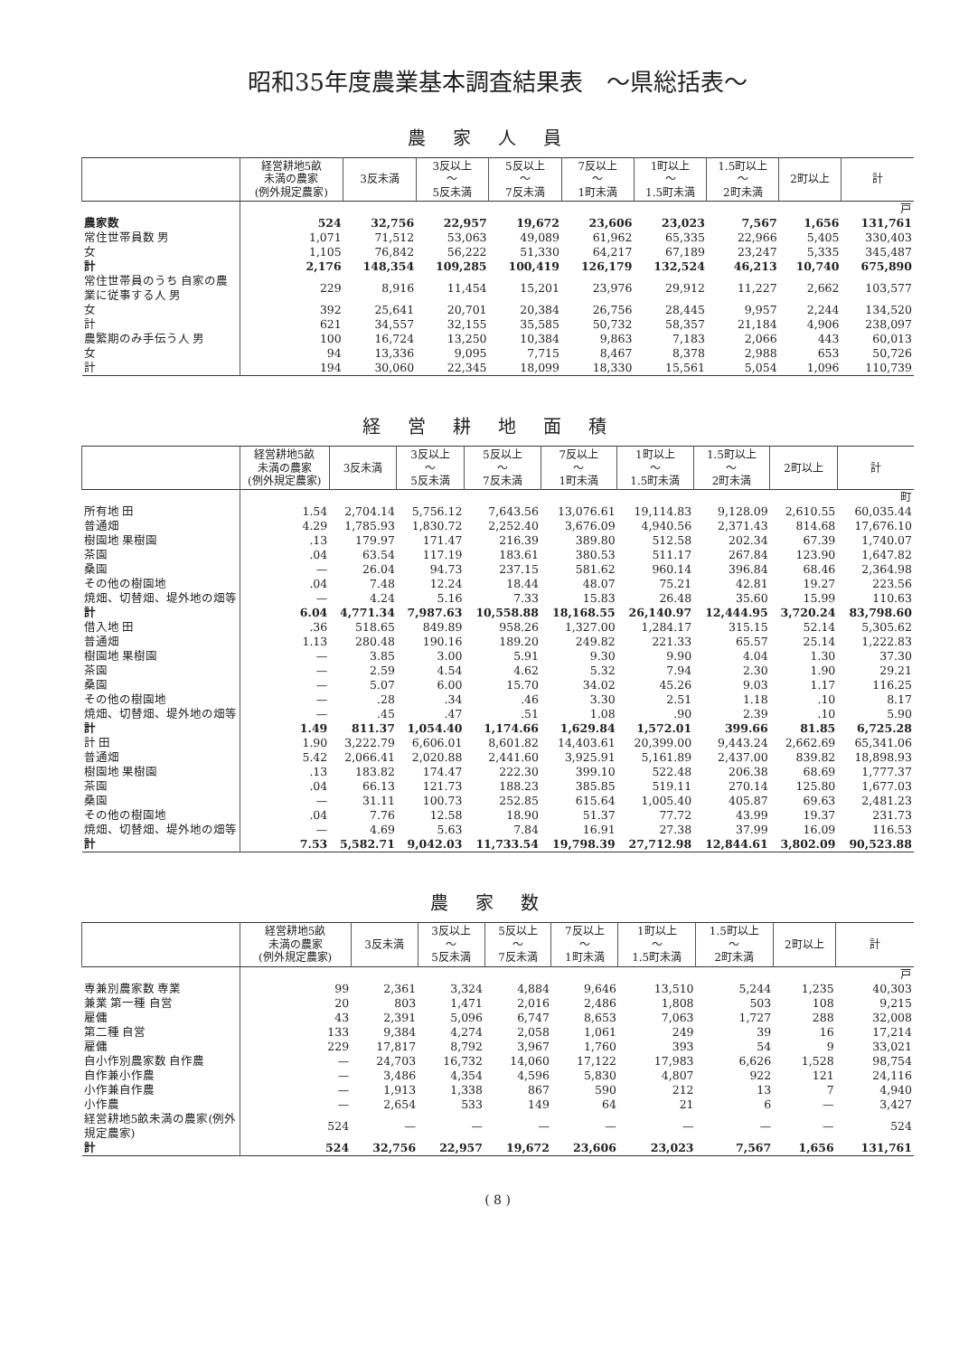昭和35年度農業基本調査結果表　～県総括表～
農家人員
| | 経営耕地5畝 未満の農家 (例外規定農家) | 3反未満 | 3反以上 ～ 5反未満 | 5反以上 ～ 7反未満 | 7反以上 ～ 1町未満 | 1町以上 ～ 1.5町未満 | 1.5町以上 ～ 2町未満 | 2町以上 | 計 |
| --- | --- | --- | --- | --- | --- | --- | --- | --- | --- |
| | 戸 | | | | | | | | |
| 農家数 | 524 | 32,756 | 22,957 | 19,672 | 23,606 | 23,023 | 7,567 | 1,656 | 131,761 |
| 常住世帯員数 男 | 1,071 | 71,512 | 53,063 | 49,089 | 61,962 | 65,335 | 22,966 | 5,405 | 330,403 |
| 女 | 1,105 | 76,842 | 56,222 | 51,330 | 64,217 | 67,189 | 23,247 | 5,335 | 345,487 |
| 計 | 2,176 | 148,354 | 109,285 | 100,419 | 126,179 | 132,524 | 46,213 | 10,740 | 675,890 |
| 常住世帯員のうち 自家の農業に従事する人 男 | 229 | 8,916 | 11,454 | 15,201 | 23,976 | 29,912 | 11,227 | 2,662 | 103,577 |
| 女 | 392 | 25,641 | 20,701 | 20,384 | 26,756 | 28,445 | 9,957 | 2,244 | 134,520 |
| 計 | 621 | 34,557 | 32,155 | 35,585 | 50,732 | 58,357 | 21,184 | 4,906 | 238,097 |
| 農繁期のみ手伝う人 男 | 100 | 16,724 | 13,250 | 10,384 | 9,863 | 7,183 | 2,066 | 443 | 60,013 |
| 女 | 94 | 13,336 | 9,095 | 7,715 | 8,467 | 8,378 | 2,988 | 653 | 50,726 |
| 計 | 194 | 30,060 | 22,345 | 18,099 | 18,330 | 15,561 | 5,054 | 1,096 | 110,739 |
経営耕地面積
| | 経営耕地5畝 未満の農家 (例外規定農家) | 3反未満 | 3反以上 ～ 5反未満 | 5反以上 ～ 7反未満 | 7反以上 ～ 1町未満 | 1町以上 ～ 1.5町未満 | 1.5町以上 ～ 2町未満 | 2町以上 | 計 |
| --- | --- | --- | --- | --- | --- | --- | --- | --- | --- |
| | 町 | | | | | | | | |
| 所有地 田 | 1.54 | 2,704.14 | 5,756.12 | 7,643.56 | 13,076.61 | 19,114.83 | 9,128.09 | 2,610.55 | 60,035.44 |
| 普通畑 | 4.29 | 1,785.93 | 1,830.72 | 2,252.40 | 3,676.09 | 4,940.56 | 2,371.43 | 814.68 | 17,676.10 |
| 樹園地 果樹園 | .13 | 179.97 | 171.47 | 216.39 | 389.80 | 512.58 | 202.34 | 67.39 | 1,740.07 |
| 茶園 | .04 | 63.54 | 117.19 | 183.61 | 380.53 | 511.17 | 267.84 | 123.90 | 1,647.82 |
| 桑園 | — | 26.04 | 94.73 | 237.15 | 581.62 | 960.14 | 396.84 | 68.46 | 2,364.98 |
| その他の樹園地 | .04 | 7.48 | 12.24 | 18.44 | 48.07 | 75.21 | 42.81 | 19.27 | 223.56 |
| 焼畑、切替畑、堤外地の畑等 | — | 4.24 | 5.16 | 7.33 | 15.83 | 26.48 | 35.60 | 15.99 | 110.63 |
| 計 | 6.04 | 4,771.34 | 7,987.63 | 10,558.88 | 18,168.55 | 26,140.97 | 12,444.95 | 3,720.24 | 83,798.60 |
| 借入地 田 | .36 | 518.65 | 849.89 | 958.26 | 1,327.00 | 1,284.17 | 315.15 | 52.14 | 5,305.62 |
| 普通畑 | 1.13 | 280.48 | 190.16 | 189.20 | 249.82 | 221.33 | 65.57 | 25.14 | 1,222.83 |
| 樹園地 果樹園 | — | 3.85 | 3.00 | 5.91 | 9.30 | 9.90 | 4.04 | 1.30 | 37.30 |
| 茶園 | — | 2.59 | 4.54 | 4.62 | 5.32 | 7.94 | 2.30 | 1.90 | 29.21 |
| 桑園 | — | 5.07 | 6.00 | 15.70 | 34.02 | 45.26 | 9.03 | 1.17 | 116.25 |
| その他の樹園地 | — | .28 | .34 | .46 | 3.30 | 2.51 | 1.18 | .10 | 8.17 |
| 焼畑、切替畑、堤外地の畑等 | — | .45 | .47 | .51 | 1.08 | .90 | 2.39 | .10 | 5.90 |
| 計 | 1.49 | 811.37 | 1,054.40 | 1,174.66 | 1,629.84 | 1,572.01 | 399.66 | 81.85 | 6,725.28 |
| 計 田 | 1.90 | 3,222.79 | 6,606.01 | 8,601.82 | 14,403.61 | 20,399.00 | 9,443.24 | 2,662.69 | 65,341.06 |
| 普通畑 | 5.42 | 2,066.41 | 2,020.88 | 2,441.60 | 3,925.91 | 5,161.89 | 2,437.00 | 839.82 | 18,898.93 |
| 樹園地 果樹園 | .13 | 183.82 | 174.47 | 222.30 | 399.10 | 522.48 | 206.38 | 68.69 | 1,777.37 |
| 茶園 | .04 | 66.13 | 121.73 | 188.23 | 385.85 | 519.11 | 270.14 | 125.80 | 1,677.03 |
| 桑園 | — | 31.11 | 100.73 | 252.85 | 615.64 | 1,005.40 | 405.87 | 69.63 | 2,481.23 |
| その他の樹園地 | .04 | 7.76 | 12.58 | 18.90 | 51.37 | 77.72 | 43.99 | 19.37 | 231.73 |
| 焼畑、切替畑、堤外地の畑等 | — | 4.69 | 5.63 | 7.84 | 16.91 | 27.38 | 37.99 | 16.09 | 116.53 |
| 計 | 7.53 | 5,582.71 | 9,042.03 | 11,733.54 | 19,798.39 | 27,712.98 | 12,844.61 | 3,802.09 | 90,523.88 |
農家数
| | 経営耕地5畝 未満の農家 (例外規定農家) | 3反未満 | 3反以上 ～ 5反未満 | 5反以上 ～ 7反未満 | 7反以上 ～ 1町未満 | 1町以上 ～ 1.5町未満 | 1.5町以上 ～ 2町未満 | 2町以上 | 計 |
| --- | --- | --- | --- | --- | --- | --- | --- | --- | --- |
| | 戸 | | | | | | | | |
| 専兼別農家数 専業 | 99 | 2,361 | 3,324 | 4,884 | 9,646 | 13,510 | 5,244 | 1,235 | 40,303 |
| 兼業 第一種 自営 | 20 | 803 | 1,471 | 2,016 | 2,486 | 1,808 | 503 | 108 | 9,215 |
| 雇傭 | 43 | 2,391 | 5,096 | 6,747 | 8,653 | 7,063 | 1,727 | 288 | 32,008 |
| 第二種 自営 | 133 | 9,384 | 4,274 | 2,058 | 1,061 | 249 | 39 | 16 | 17,214 |
| 雇傭 | 229 | 17,817 | 8,792 | 3,967 | 1,760 | 393 | 54 | 9 | 33,021 |
| 自小作別農家数 自作農 | — | 24,703 | 16,732 | 14,060 | 17,122 | 17,983 | 6,626 | 1,528 | 98,754 |
| 自作兼小作農 | — | 3,486 | 4,354 | 4,596 | 5,830 | 4,807 | 922 | 121 | 24,116 |
| 小作兼自作農 | — | 1,913 | 1,338 | 867 | 590 | 212 | 13 | 7 | 4,940 |
| 小作農 | — | 2,654 | 533 | 149 | 64 | 21 | 6 | — | 3,427 |
| 経営耕地5畝未満の農家(例外規定農家) | 524 | — | — | — | — | — | — | — | 524 |
| 計 | 524 | 32,756 | 22,957 | 19,672 | 23,606 | 23,023 | 7,567 | 1,656 | 131,761 |
( 8 )